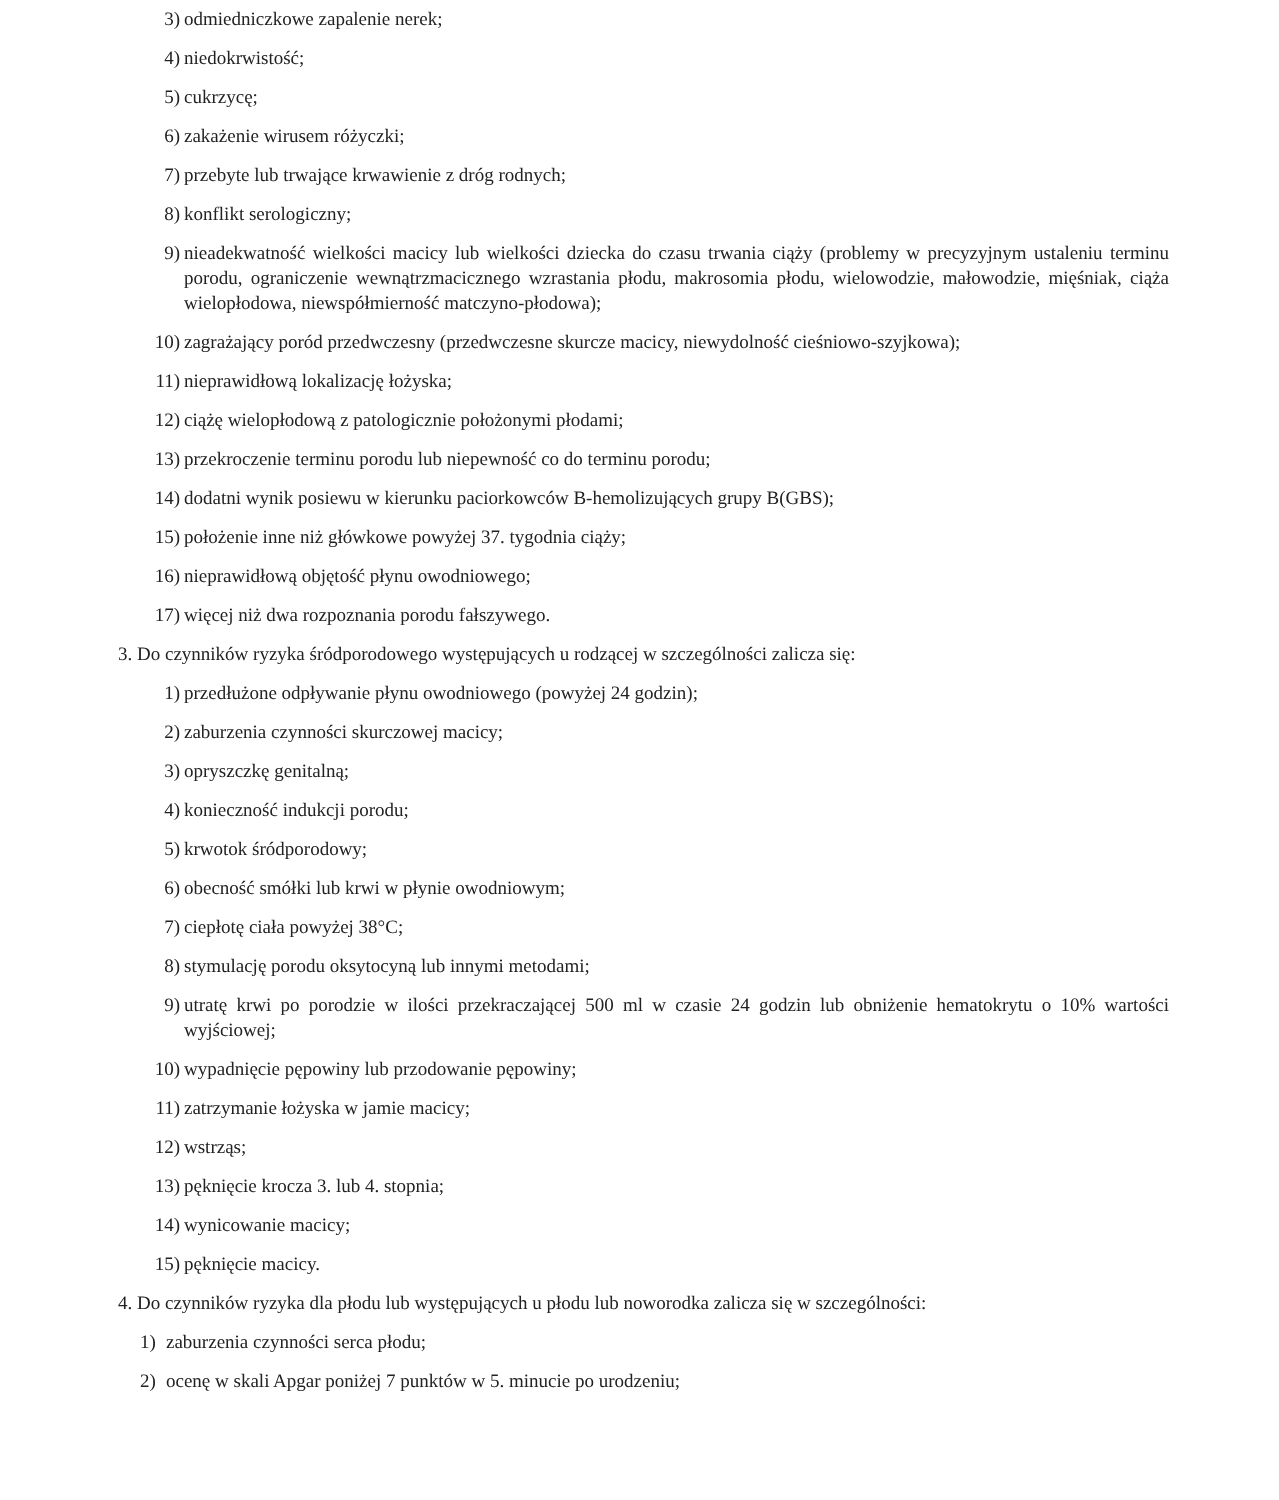3) odmiedniczkowe zapalenie nerek;
4) niedokrwistość;
5) cukrzycę;
6) zakażenie wirusem różyczki;
7) przebyte lub trwające krwawienie z dróg rodnych;
8) konflikt serologiczny;
9) nieadekwatność wielkości macicy lub wielkości dziecka do czasu trwania ciąży (problemy w precyzyjnym ustaleniu terminu porodu, ograniczenie wewnątrzmacicznego wzrastania płodu, makrosomia płodu, wielowodzie, małowodzie, mięśniak, ciąża wielopłodowa, niewspółmierność matczyno-płodowa);
10) zagrażający poród przedwczesny (przedwczesne skurcze macicy, niewydolność cieśniowo-szyjkowa);
11) nieprawidłową lokalizację łożyska;
12) ciążę wielopłodową z patologicznie położonymi płodami;
13) przekroczenie terminu porodu lub niepewność co do terminu porodu;
14) dodatni wynik posiewu w kierunku paciorkowców B-hemolizujących grupy B(GBS);
15) położenie inne niż główkowe powyżej 37. tygodnia ciąży;
16) nieprawidłową objętość płynu owodniowego;
17) więcej niż dwa rozpoznania porodu fałszywego.
3. Do czynników ryzyka śródporodowego występujących u rodzącej w szczególności zalicza się:
1) przedłużone odpływanie płynu owodniowego (powyżej 24 godzin);
2) zaburzenia czynności skurczowej macicy;
3) opryszczkę genitalną;
4) konieczność indukcji porodu;
5) krwotok śródporodowy;
6) obecność smółki lub krwi w płynie owodniowym;
7) ciepłotę ciała powyżej 38°C;
8) stymulację porodu oksytocyną lub innymi metodami;
9) utratę krwi po porodzie w ilości przekraczającej 500 ml w czasie 24 godzin lub obniżenie hematokrytu o 10% wartości wyjściowej;
10) wypadnięcie pępowiny lub przodowanie pępowiny;
11) zatrzymanie łożyska w jamie macicy;
12) wstrząs;
13) pęknięcie krocza 3. lub 4. stopnia;
14) wynicowanie macicy;
15) pęknięcie macicy.
4. Do czynników ryzyka dla płodu lub występujących u płodu lub noworodka zalicza się w szczególności:
1) zaburzenia czynności serca płodu;
2) ocenę w skali Apgar poniżej 7 punktów w 5. minucie po urodzeniu;